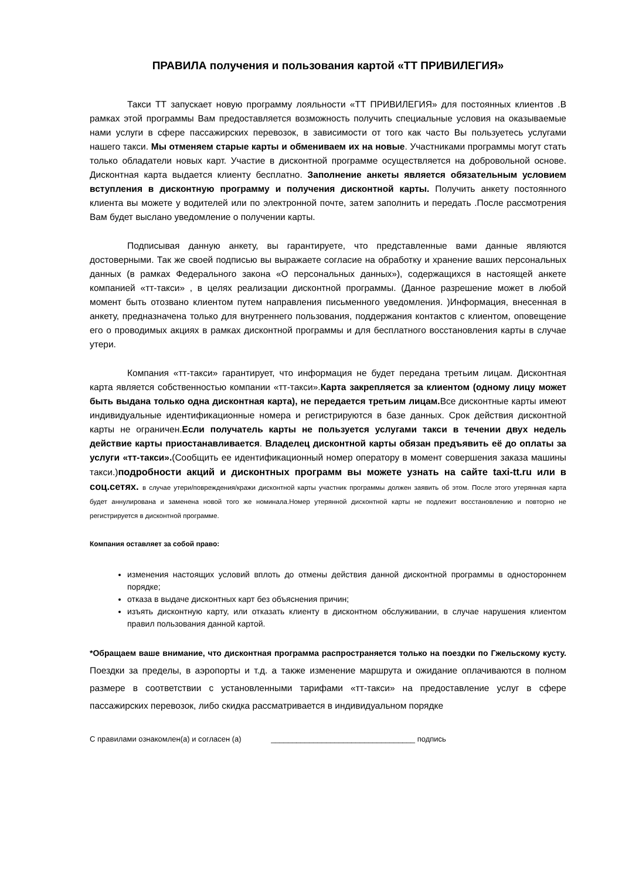ПРАВИЛА получения и пользования картой «ТТ ПРИВИЛЕГИЯ»
Такси ТТ запускает новую программу лояльности «ТТ ПРИВИЛЕГИЯ» для постоянных клиентов .В рамках этой программы Вам предоставляется возможность получить специальные условия на оказываемые нами услуги в сфере пассажирских перевозок, в зависимости от того как часто Вы пользуетесь услугами нашего такси. Мы отменяем старые карты и обмениваем их на новые. Участниками программы могут стать только обладатели новых карт. Участие в дисконтной программе осуществляется на добровольной основе. Дисконтная карта выдается клиенту бесплатно. Заполнение анкеты является обязательным условием вступления в дисконтную программу и получения дисконтной карты. Получить анкету постоянного клиента вы можете у водителей или по электронной почте, затем заполнить и передать .После рассмотрения Вам будет выслано уведомление о получении карты.
Подписывая данную анкету, вы гарантируете, что представленные вами данные являются достоверными. Так же своей подписью вы выражаете согласие на обработку и хранение ваших персональных данных (в рамках Федерального закона «О персональных данных»), содержащихся в настоящей анкете компанией «тт-такси» , в целях реализации дисконтной программы. (Данное разрешение может в любой момент быть отозвано клиентом путем направления письменного уведомления. )Информация, внесенная в анкету, предназначена только для внутреннего пользования, поддержания контактов с клиентом, оповещение его о проводимых акциях в рамках дисконтной программы и для бесплатного восстановления карты в случае утери.
Компания «тт-такси» гарантирует, что информация не будет передана третьим лицам. Дисконтная карта является собственностью компании «тт-такси».Карта закрепляется за клиентом (одному лицу может быть выдана только одна дисконтная карта), не передается третьим лицам. Все дисконтные карты имеют индивидуальные идентификационные номера и регистрируются в базе данных. Срок действия дисконтной карты не ограничен.Если получатель карты не пользуется услугами такси в течении двух недель действие карты приостанавливается. Владелец дисконтной карты обязан предъявить её до оплаты за услуги «тт-такси».(Сообщить ее идентификационный номер оператору в момент совершения заказа машины такси.)подробности акций и дисконтных программ вы можете узнать на сайте taxi-tt.ru или в соц.сетях. в случае утери/повреждения/кражи дисконтной карты участник программы должен заявить об этом. После этого утерянная карта будет аннулирована и заменена новой того же номинала.Номер утерянной дисконтной карты не подлежит восстановлению и повторно не регистрируется в дисконтной программе.
Компания оставляет за собой право:
изменения настоящих условий вплоть до отмены действия данной дисконтной программы в одностороннем порядке;
отказа в выдаче дисконтных карт без объяснения причин;
изъять дисконтную карту, или отказать клиенту в дисконтном обслуживании, в случае нарушения клиентом правил пользования данной картой.
*Обращаем ваше внимание, что дисконтная программа распространяется только на поездки по Гжельскому кусту. Поездки за пределы, в аэропорты и т.д. а также изменение маршрута и ожидание оплачиваются в полном размере в соответствии с установленными тарифами «тт-такси» на предоставление услуг в сфере пассажирских перевозок, либо скидка рассматривается в индивидуальном порядке
С правилами ознакомлен(а) и согласен (а) __________________________________ подпись